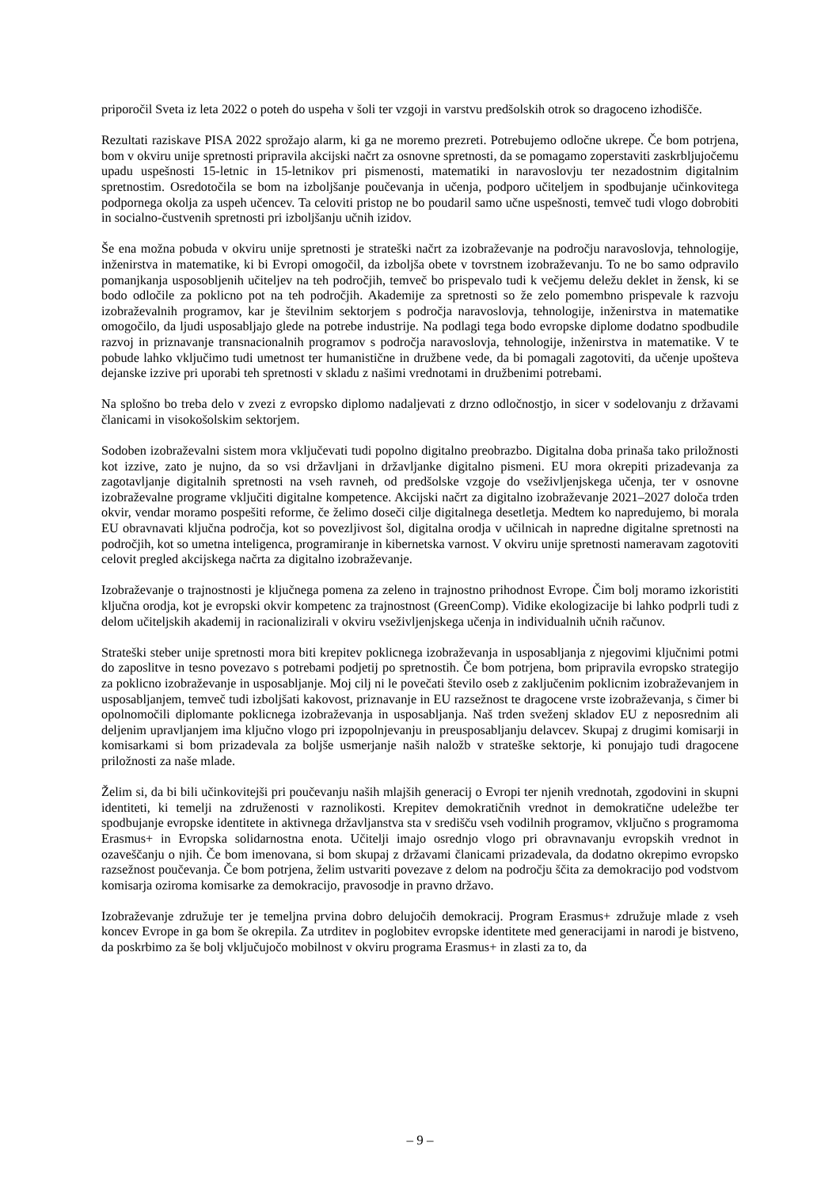priporočil Sveta iz leta 2022 o poteh do uspeha v šoli ter vzgoji in varstvu predšolskih otrok so dragoceno izhodišče.
Rezultati raziskave PISA 2022 sprožajo alarm, ki ga ne moremo prezreti. Potrebujemo odločne ukrepe. Če bom potrjena, bom v okviru unije spretnosti pripravila akcijski načrt za osnovne spretnosti, da se pomagamo zoperstaviti zaskrbljujočemu upadu uspešnosti 15-letnic in 15-letnikov pri pismenosti, matematiki in naravoslovju ter nezadostnim digitalnim spretnostim. Osredotočila se bom na izboljšanje poučevanja in učenja, podporo učiteljem in spodbujanje učinkovitega podpornega okolja za uspeh učencev. Ta celoviti pristop ne bo poudaril samo učne uspešnosti, temveč tudi vlogo dobrobiti in socialno-čustvenih spretnosti pri izboljšanju učnih izidov.
Še ena možna pobuda v okviru unije spretnosti je strateški načrt za izobraževanje na področju naravoslovja, tehnologije, inženirstva in matematike, ki bi Evropi omogočil, da izboljša obete v tovrstnem izobraževanju. To ne bo samo odpravilo pomanjkanja usposobljenih učiteljev na teh področjih, temveč bo prispevalo tudi k večjemu deležu deklet in žensk, ki se bodo odločile za poklicno pot na teh področjih. Akademije za spretnosti so že zelo pomembno prispevale k razvoju izobraževalnih programov, kar je številnim sektorjem s področja naravoslovja, tehnologije, inženirstva in matematike omogočilo, da ljudi usposabljajo glede na potrebe industrije. Na podlagi tega bodo evropske diplome dodatno spodbudile razvoj in priznavanje transnacionalnih programov s področja naravoslovja, tehnologije, inženirstva in matematike. V te pobude lahko vključimo tudi umetnost ter humanistične in družbene vede, da bi pomagali zagotoviti, da učenje upošteva dejanske izzive pri uporabi teh spretnosti v skladu z našimi vrednotami in družbenimi potrebami.
Na splošno bo treba delo v zvezi z evropsko diplomo nadaljevati z drzno odločnostjo, in sicer v sodelovanju z državami članicami in visokošolskim sektorjem.
Sodoben izobraževalni sistem mora vključevati tudi popolno digitalno preobrazbo. Digitalna doba prinaša tako priložnosti kot izzive, zato je nujno, da so vsi državljani in državljanke digitalno pismeni. EU mora okrepiti prizadevanja za zagotavljanje digitalnih spretnosti na vseh ravneh, od predšolske vzgoje do vseživljenjskega učenja, ter v osnovne izobraževalne programe vključiti digitalne kompetence. Akcijski načrt za digitalno izobraževanje 2021–2027 določa trden okvir, vendar moramo pospešiti reforme, če želimo doseči cilje digitalnega desetletja. Medtem ko napredujemo, bi morala EU obravnavati ključna področja, kot so povezljivost šol, digitalna orodja v učilnicah in napredne digitalne spretnosti na področjih, kot so umetna inteligenca, programiranje in kibernetska varnost. V okviru unije spretnosti nameravam zagotoviti celovit pregled akcijskega načrta za digitalno izobraževanje.
Izobraževanje o trajnostnosti je ključnega pomena za zeleno in trajnostno prihodnost Evrope. Čim bolj moramo izkoristiti ključna orodja, kot je evropski okvir kompetenc za trajnostnost (GreenComp). Vidike ekologizacije bi lahko podprli tudi z delom učiteljskih akademij in racionalizirali v okviru vseživljenjskega učenja in individualnih učnih računov.
Strateški steber unije spretnosti mora biti krepitev poklicnega izobraževanja in usposabljanja z njegovimi ključnimi potmi do zaposlitve in tesno povezavo s potrebami podjetij po spretnostih. Če bom potrjena, bom pripravila evropsko strategijo za poklicno izobraževanje in usposabljanje. Moj cilj ni le povečati število oseb z zaključenim poklicnim izobraževanjem in usposabljanjem, temveč tudi izboljšati kakovost, priznavanje in EU razsežnost te dragocene vrste izobraževanja, s čimer bi opolnomočili diplomante poklicnega izobraževanja in usposabljanja. Naš trden sveženj skladov EU z neposrednim ali deljenim upravljanjem ima ključno vlogo pri izpopolnjevanju in preusposabljanju delavcev. Skupaj z drugimi komisarji in komisarkami si bom prizadevala za boljše usmerjanje naših naložb v strateške sektorje, ki ponujajo tudi dragocene priložnosti za naše mlade.
Želim si, da bi bili učinkovitejši pri poučevanju naših mlajših generacij o Evropi ter njenih vrednotah, zgodovini in skupni identiteti, ki temelji na združenosti v raznolikosti. Krepitev demokratičnih vrednot in demokratične udeležbe ter spodbujanje evropske identitete in aktivnega državljanstva sta v središču vseh vodilnih programov, vključno s programoma Erasmus+ in Evropska solidarnostna enota. Učitelji imajo osrednjo vlogo pri obravnavanju evropskih vrednot in ozaveščanju o njih. Če bom imenovana, si bom skupaj z državami članicami prizadevala, da dodatno okrepimo evropsko razsežnost poučevanja. Če bom potrjena, želim ustvariti povezave z delom na področju ščita za demokracijo pod vodstvom komisarja oziroma komisarke za demokracijo, pravosodje in pravno državo.
Izobraževanje združuje ter je temeljna prvina dobro delujočih demokracij. Program Erasmus+ združuje mlade z vseh koncev Evrope in ga bom še okrepila. Za utrditev in poglobitev evropske identitete med generacijami in narodi je bistveno, da poskrbimo za še bolj vključujočo mobilnost v okviru programa Erasmus+ in zlasti za to, da
– 9 –